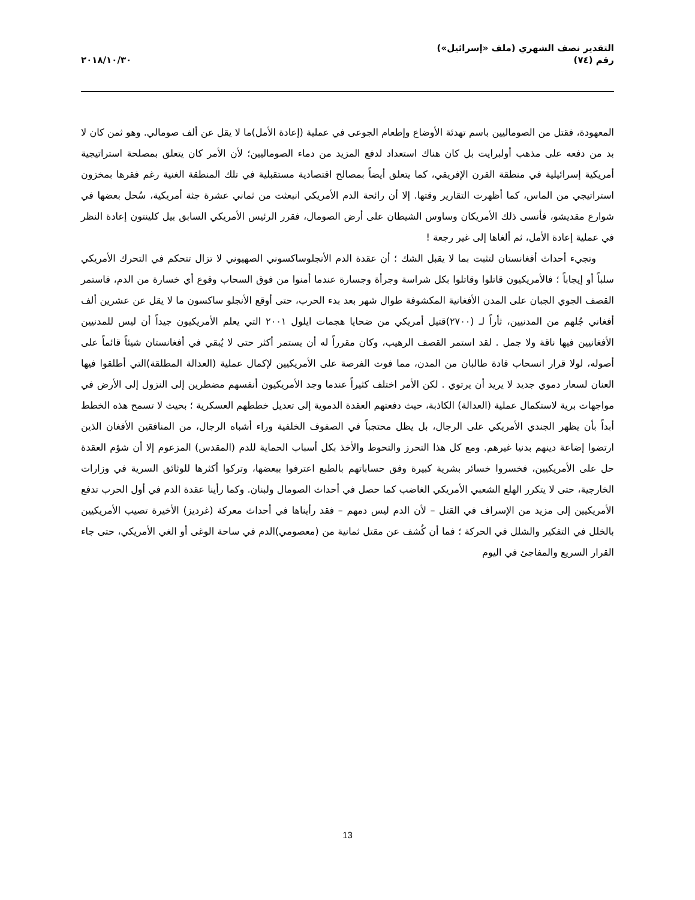التقدير نصف الشهري (ملف «إسرائيل»)
رقم (٧٤)
٢٠١٨/١٠/٣٠
المعهودة، فقتل من الصوماليين باسم تهدئة الأوضاع وإطعام الجوعى في عملية (إعادة الأمل)ما لا يقل عن ألف صومالي. وهو ثمن كان لا بد من دفعه على مذهب أولبرايت بل كان هناك استعداد لدفع المزيد من دماء الصوماليين؛ لأن الأمر كان يتعلق بمصلحة استراتيجية أمريكية إسرائيلية في منطقة القرن الإفريقي، كما يتعلق أيضاً بمصالح اقتصادية مستقبلية في تلك المنطقة الغنية رغم فقرها بمخزون استراتيجي من الماس، كما أظهرت التقارير وقتها. إلا أن رائحة الدم الأمريكي انبعثت من ثماني عشرة جثة أمريكية، سُحل بعضها في شوارع مقديشو، فأنسى ذلك الأمريكان وساوس الشيطان على أرض الصومال، فقرر الرئيس الأمريكي السابق بيل كلينتون إعادة النظر في عملية إعادة الأمل، ثم ألغاها إلى غير رجعة !
وتجيء أحداث أفغانستان لتثبت بما لا يقبل الشك ؛ أن عقدة الدم الأنجلوساكسوني الصهيوني لا تزال تتحكم في التحرك الأمريكي سلباً أو إيجاباً ؛ فالأمريكيون قاتلوا وقاتلوا بكل شراسة وجرأة وجسارة عندما أمنوا من فوق السحاب وقوع أي خسارة من الدم، فاستمر القصف الجوي الجبان على المدن الأفغانية المكشوفة طوال شهر بعد بدء الحرب، حتى أوقع الأنجلو ساكسون ما لا يقل عن عشرين ألف أفغاني جُلهم من المدنيين، ثأراً لـ (٢٧٠٠)قتيل أمريكي من ضحايا هجمات ايلول ٢٠٠١ التي يعلم الأمريكيون جيداً أن ليس للمدنيين الأفغانيين فيها ناقة ولا جمل . لقد استمر القصف الرهيب، وكان مقرراً له أن يستمر أكثر حتى لا يُبقي في أفغانستان شيئاً قائماً على أصوله، لولا قرار انسحاب قادة طالبان من المدن، مما فوت الفرصة على الأمريكيين لإكمال عملية (العدالة المطلقة)التي أطلقوا فيها العنان لسعار دموي جديد لا يريد أن يرتوي . لكن الأمر اختلف كثيراً عندما وجد الأمريكيون أنفسهم مضطرين إلى النزول إلى الأرض في مواجهات برية لاستكمال عملية (العدالة) الكاذبة، حيث دفعتهم العقدة الدموية إلى تعديل خططهم العسكرية ؛ بحيث لا تسمح هذه الخطط أبداً بأن يظهر الجندي الأمريكي على الرجال، بل يظل محتجباً في الصفوف الخلفية وراء أشباه الرجال، من المنافقين الأفغان الذين ارتضوا إضاعة دينهم بدنيا غيرهم. ومع كل هذا التحرز والتحوط والأخذ بكل أسباب الحماية للدم (المقدس) المزعوم إلا أن شؤم العقدة حل على الأمريكيين، فخسروا خسائر بشرية كبيرة وفق حساباتهم بالطبع اعترفوا ببعضها، وتركوا أكثرها للوثائق السرية في وزارات الخارجية، حتى لا يتكرر الهلع الشعبي الأمريكي الغاضب كما حصل في أحداث الصومال ولبنان. وكما رأينا عقدة الدم في أول الحرب تدفع الأمريكيين إلى مزيد من الإسراف في القتل – لأن الدم ليس دمهم – فقد رأيناها في أحداث معركة (غرديز) الأخيرة تصيب الأمريكيين بالخلل في التفكير والشلل في الحركة ؛ فما أن كُشف عن مقتل ثمانية من (معصومي)الدم في ساحة الوغى أو الغي الأمريكي، حتى جاء القرار السريع والمفاجئ في اليوم
13